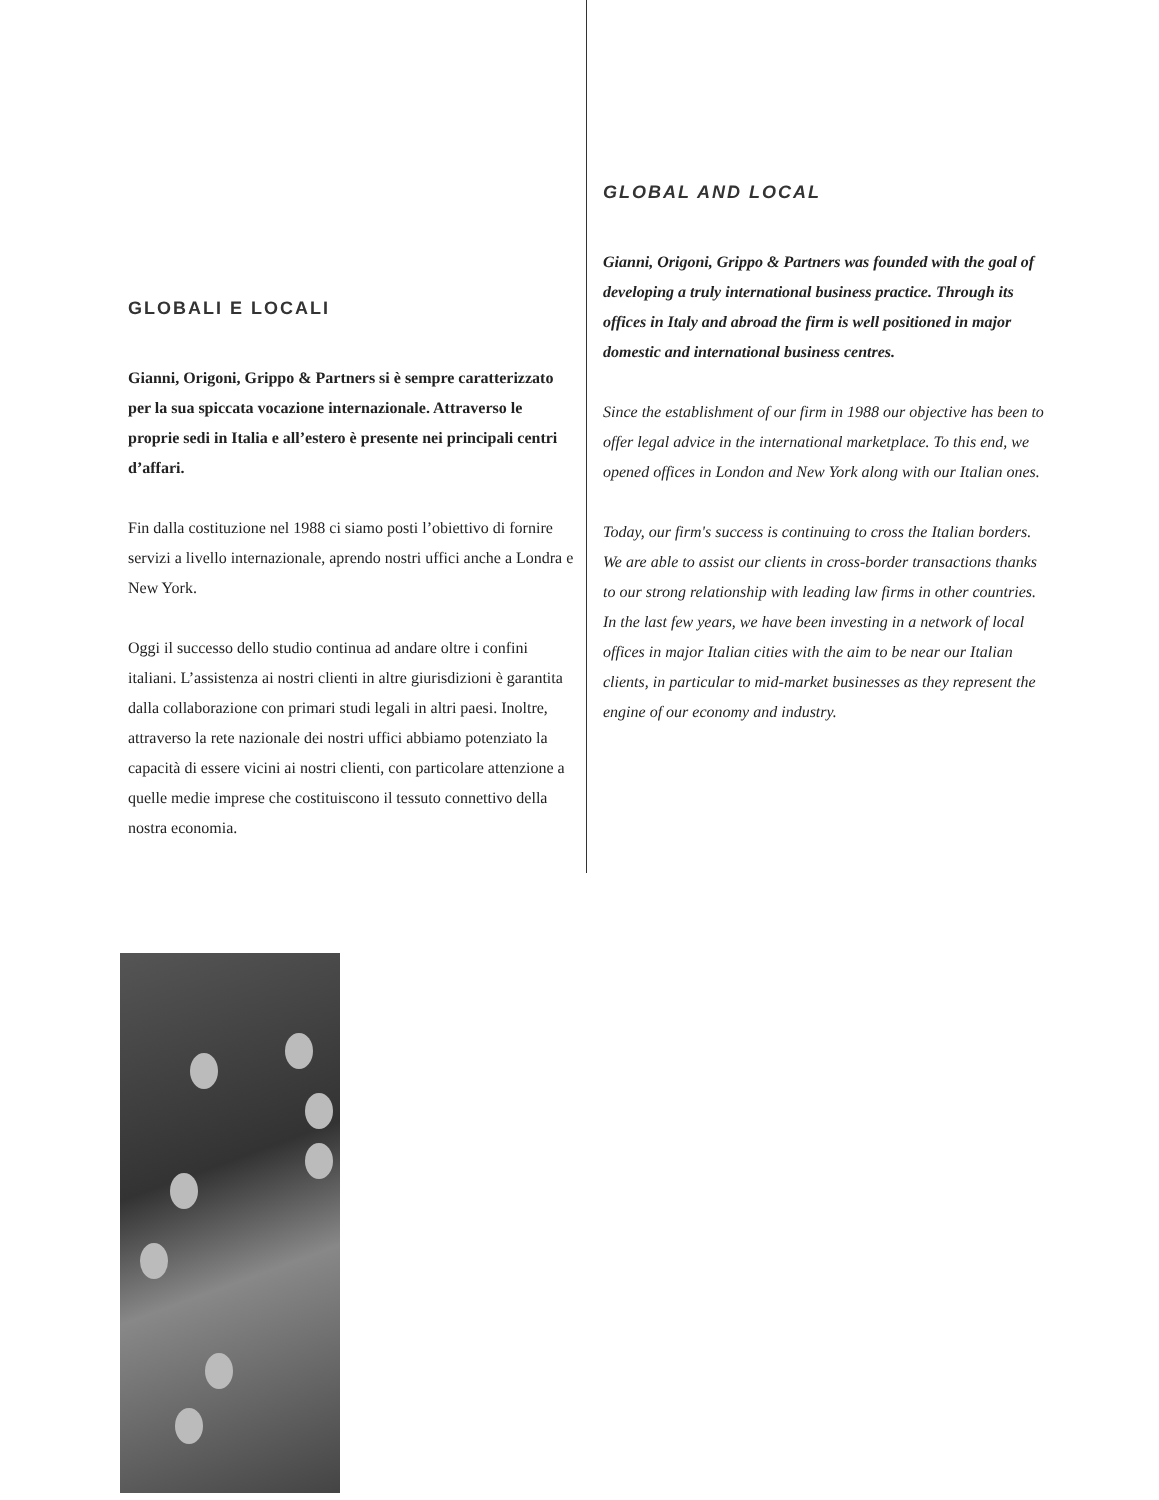GLOBALI E LOCALI
Gianni, Origoni, Grippo & Partners si è sempre caratterizzato per la sua spiccata vocazione internazionale. Attraverso le proprie sedi in Italia e all’estero è presente nei principali centri d’affari.
Fin dalla costituzione nel 1988 ci siamo posti l’obiettivo di fornire servizi a livello internazionale, aprendo nostri uffici anche a Londra e New York.
Oggi il successo dello studio continua ad andare oltre i confini italiani. L’assistenza ai nostri clienti in altre giurisdizioni è garantita dalla collaborazione con primari studi legali in altri paesi. Inoltre, attraverso la rete nazionale dei nostri uffici abbiamo potenziato la capacità di essere vicini ai nostri clienti, con particolare attenzione a quelle medie imprese che costituiscono il tessuto connettivo della nostra economia.
GLOBAL AND LOCAL
Gianni, Origoni, Grippo & Partners was founded with the goal of developing a truly international business practice. Through its offices in Italy and abroad the firm is well positioned in major domestic and international business centres.
Since the establishment of our firm in 1988 our objective has been to offer legal advice in the international marketplace. To this end, we opened offices in London and New York along with our Italian ones.
Today, our firm's success is continuing to cross the Italian borders. We are able to assist our clients in cross-border transactions thanks to our strong relationship with leading law firms in other countries. In the last few years, we have been investing in a network of local offices in major Italian cities with the aim to be near our Italian clients, in particular to mid-market businesses as they represent the engine of our economy and industry.